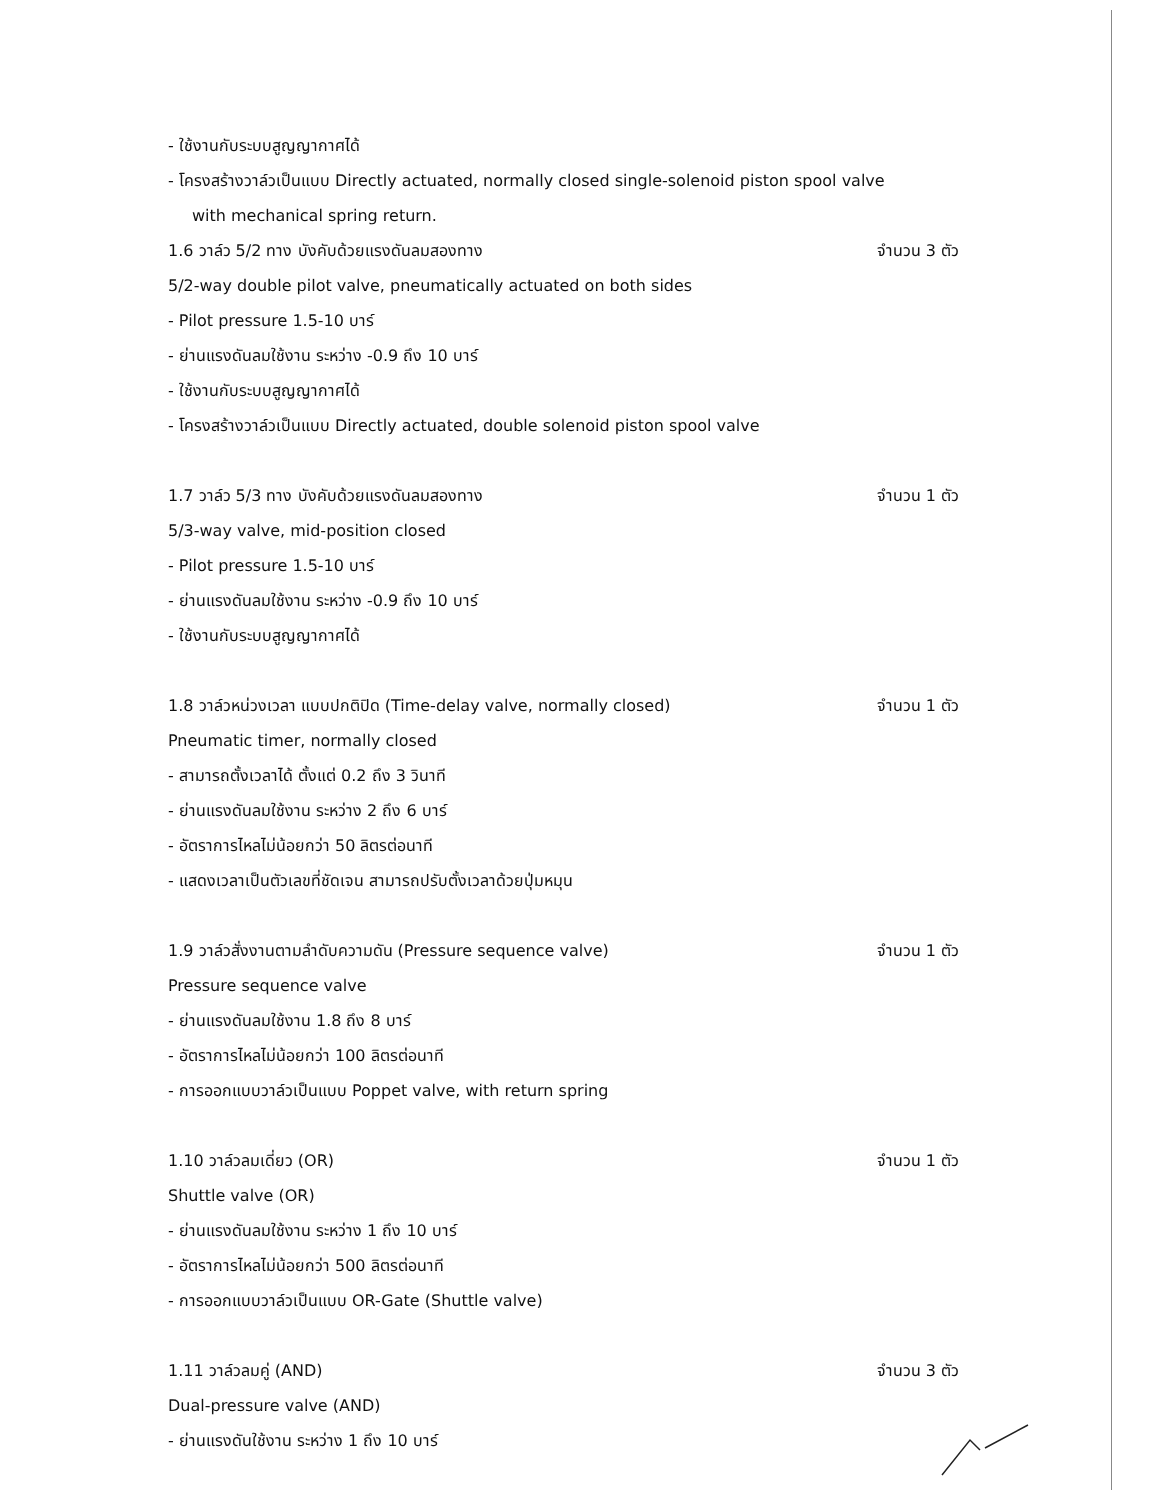- ใช้งานกับระบบสูญญากาศได้
- โครงสร้างวาล์วเป็นแบบ Directly actuated, normally closed single-solenoid piston spool valve
with mechanical spring return.
1.6 วาล์ว 5/2 ทาง บังคับด้วยแรงดันลมสองทาง จำนวน 3 ตัว
5/2-way double pilot valve, pneumatically actuated on both sides
- Pilot pressure 1.5-10 บาร์
- ย่านแรงดันลมใช้งาน ระหว่าง -0.9 ถึง 10 บาร์
- ใช้งานกับระบบสูญญากาศได้
- โครงสร้างวาล์วเป็นแบบ Directly actuated, double solenoid piston spool valve
1.7 วาล์ว 5/3 ทาง บังคับด้วยแรงดันลมสองทาง จำนวน 1 ตัว
5/3-way valve, mid-position closed
- Pilot pressure 1.5-10 บาร์
- ย่านแรงดันลมใช้งาน ระหว่าง -0.9 ถึง 10 บาร์
- ใช้งานกับระบบสูญญากาศได้
1.8 วาล์วหน่วงเวลา แบบปกติปิด (Time-delay valve, normally closed) จำนวน 1 ตัว
Pneumatic timer, normally closed
- สามารถตั้งเวลาได้ ตั้งแต่ 0.2 ถึง 3 วินาที
- ย่านแรงดันลมใช้งาน ระหว่าง 2 ถึง 6 บาร์
- อัตราการไหลไม่น้อยกว่า 50 ลิตรต่อนาที
- แสดงเวลาเป็นตัวเลขที่ชัดเจน สามารถปรับตั้งเวลาด้วยปุ่มหมุน
1.9 วาล์วสั่งงานตามลำดับความดัน (Pressure sequence valve) จำนวน 1 ตัว
Pressure sequence valve
- ย่านแรงดันลมใช้งาน 1.8 ถึง 8 บาร์
- อัตราการไหลไม่น้อยกว่า 100 ลิตรต่อนาที
- การออกแบบวาล์วเป็นแบบ Poppet valve, with return spring
1.10 วาล์วลมเดี่ยว (OR) จำนวน 1 ตัว
Shuttle valve (OR)
- ย่านแรงดันลมใช้งาน ระหว่าง 1 ถึง 10 บาร์
- อัตราการไหลไม่น้อยกว่า 500 ลิตรต่อนาที
- การออกแบบวาล์วเป็นแบบ OR-Gate (Shuttle valve)
1.11 วาล์วลมคู่ (AND) จำนวน 3 ตัว
Dual-pressure valve (AND)
- ย่านแรงดันใช้งาน ระหว่าง 1 ถึง 10 บาร์